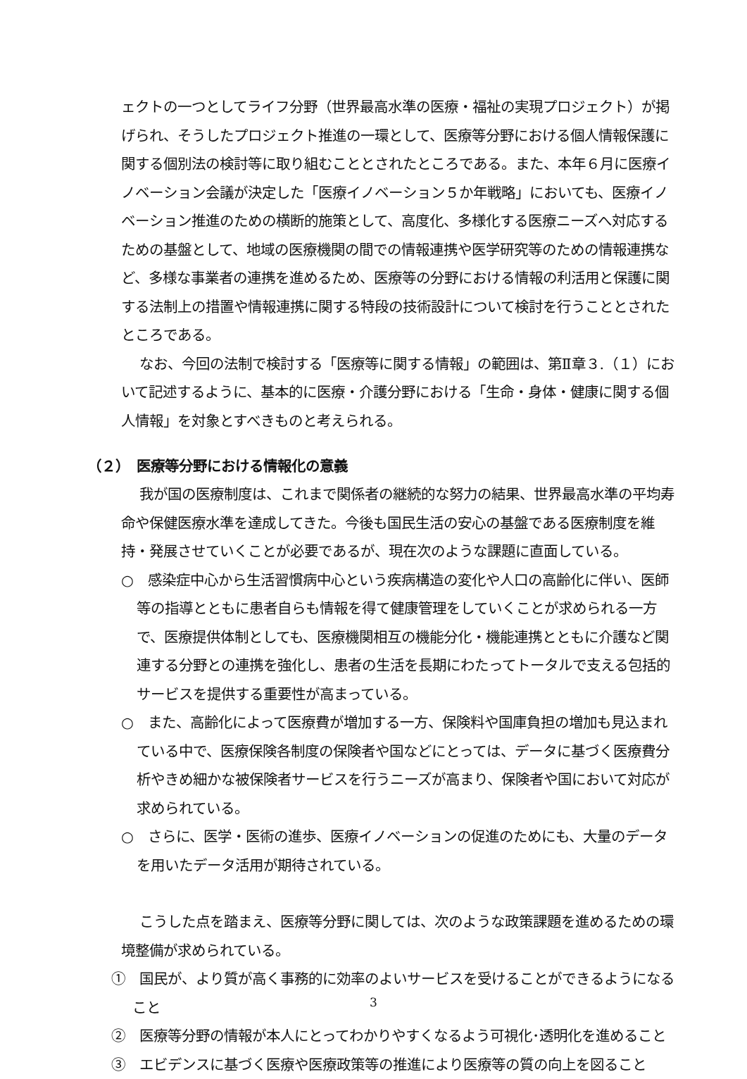ェクトの一つとしてライフ分野（世界最高水準の医療・福祉の実現プロジェクト）が掲げられ、そうしたプロジェクト推進の一環として、医療等分野における個人情報保護に関する個別法の検討等に取り組むこととされたところである。また、本年６月に医療イノベーション会議が決定した「医療イノベーション５か年戦略」においても、医療イノベーション推進のための横断的施策として、高度化、多様化する医療ニーズへ対応するための基盤として、地域の医療機関の間での情報連携や医学研究等のための情報連携など、多様な事業者の連携を進めるため、医療等の分野における情報の利活用と保護に関する法制上の措置や情報連携に関する特段の技術設計について検討を行うこととされたところである。
なお、今回の法制で検討する「医療等に関する情報」の範囲は、第Ⅱ章３.（１）において記述するように、基本的に医療・介護分野における「生命・身体・健康に関する個人情報」を対象とすべきものと考えられる。
（２）　医療等分野における情報化の意義
我が国の医療制度は、これまで関係者の継続的な努力の結果、世界最高水準の平均寿命や保健医療水準を達成してきた。今後も国民生活の安心の基盤である医療制度を維持・発展させていくことが必要であるが、現在次のような課題に直面している。
○　感染症中心から生活習慣病中心という疾病構造の変化や人口の高齢化に伴い、医師等の指導とともに患者自らも情報を得て健康管理をしていくことが求められる一方で、医療提供体制としても、医療機関相互の機能分化・機能連携とともに介護など関連する分野との連携を強化し、患者の生活を長期にわたってトータルで支える包括的サービスを提供する重要性が高まっている。
○　また、高齢化によって医療費が増加する一方、保険料や国庫負担の増加も見込まれている中で、医療保険各制度の保険者や国などにとっては、データに基づく医療費分析やきめ細かな被保険者サービスを行うニーズが高まり、保険者や国において対応が求められている。
○　さらに、医学・医術の進歩、医療イノベーションの促進のためにも、大量のデータを用いたデータ活用が期待されている。
こうした点を踏まえ、医療等分野に関しては、次のような政策課題を進めるための環境整備が求められている。
①　国民が、より質が高く事務的に効率のよいサービスを受けることができるようになること
②　医療等分野の情報が本人にとってわかりやすくなるよう可視化･透明化を進めること
③　エビデンスに基づく医療や医療政策等の推進により医療等の質の向上を図ること
3